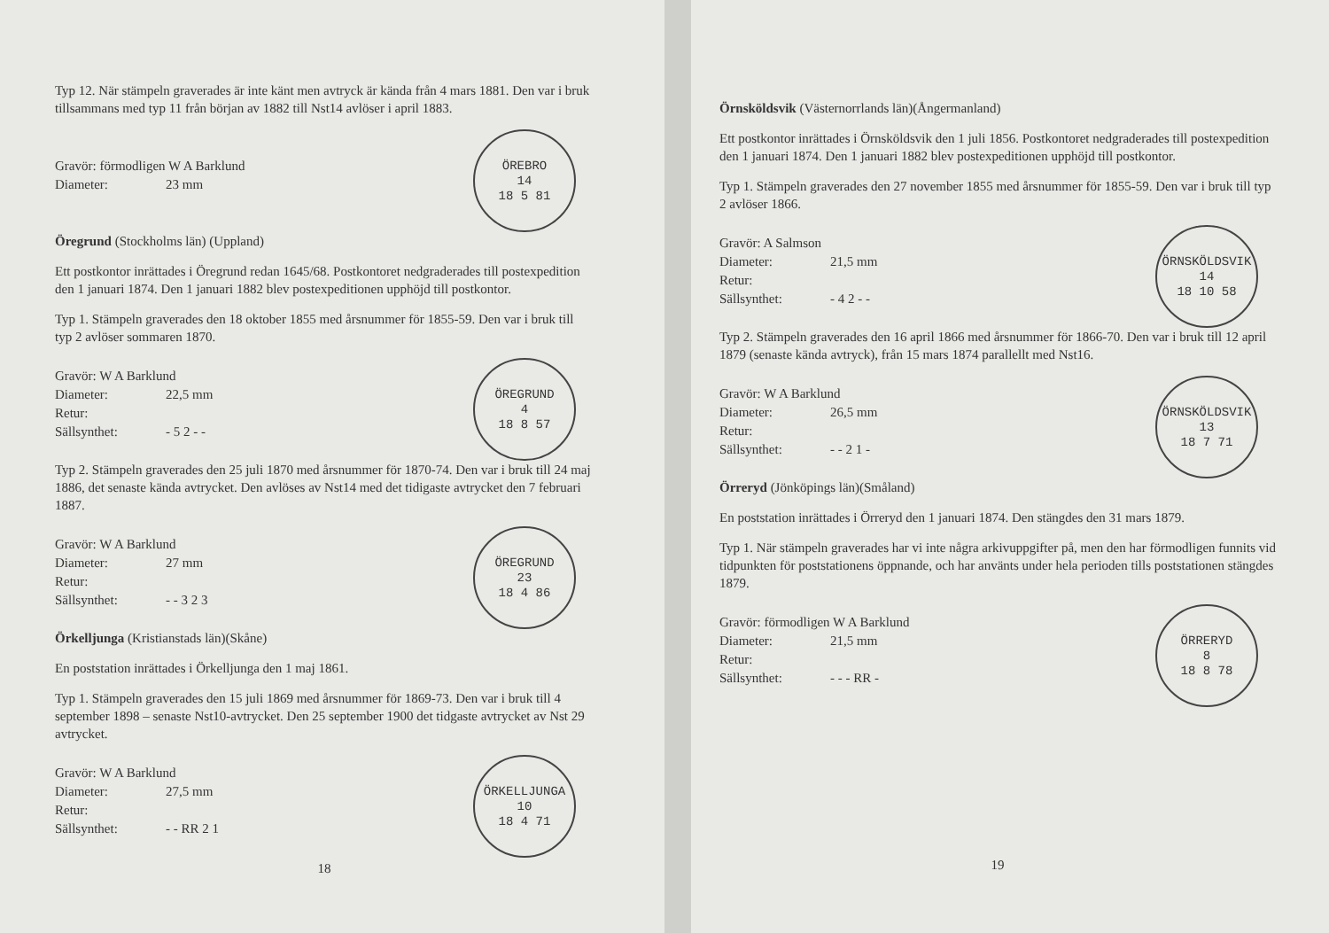Typ 12. När stämpeln graverades är inte känt men avtryck är kända från 4 mars 1881. Den var i bruk tillsammans med typ 11 från början av 1882 till Nst14 avlöser i april 1883.
Gravör: förmodligen W A Barklund
Diameter: 23 mm
ÖREBRO
14
18 5 81
Öregrund (Stockholms län) (Uppland)
Ett postkontor inrättades i Öregrund redan 1645/68. Postkontoret nedgraderades till postexpedition den 1 januari 1874. Den 1 januari 1882 blev postexpeditionen upphöjd till postkontor.
Typ 1. Stämpeln graverades den 18 oktober 1855 med årsnummer för 1855-59. Den var i bruk till typ 2 avlöser sommaren 1870.
Gravör: W A Barklund
Diameter: 22,5 mm
Retur:
Sällsynthet: - 5 2 - -
ÖREGRUND
4
18 8 57
Typ 2. Stämpeln graverades den 25 juli 1870 med årsnummer för 1870-74. Den var i bruk till 24 maj 1886, det senaste kända avtrycket. Den avlöses av Nst14 med det tidigaste avtrycket den 7 februari 1887.
Gravör: W A Barklund
Diameter: 27 mm
Retur:
Sällsynthet: - - 3 2 3
ÖREGRUND
23
18 4 86
Örkelljunga (Kristianstads län)(Skåne)
En poststation inrättades i Örkelljunga den 1 maj 1861.
Typ 1. Stämpeln graverades den 15 juli 1869 med årsnummer för 1869-73. Den var i bruk till 4 september 1898 – senaste Nst10-avtrycket. Den 25 september 1900 det tidgaste avtrycket av Nst 29 avtrycket.
Gravör: W A Barklund
Diameter: 27,5 mm
Retur:
Sällsynthet: - - RR 2 1
ÖRKELLJUNGA
10
18 4 71
18
Örnsköldsvik (Västernorrlands län)(Ångermanland)
Ett postkontor inrättades i Örnsköldsvik den 1 juli 1856. Postkontoret nedgraderades till postexpedition den 1 januari 1874. Den 1 januari 1882 blev postexpeditionen upphöjd till postkontor.
Typ 1. Stämpeln graverades den 27 november 1855 med årsnummer för 1855-59. Den var i bruk till typ 2 avlöser 1866.
Gravör: A Salmson
Diameter: 21,5 mm
Retur:
Sällsynthet: - 4 2 - -
ÖRNSKÖLDSVIK
14
18 10 58
Typ 2. Stämpeln graverades den 16 april 1866 med årsnummer för 1866-70. Den var i bruk till 12 april 1879 (senaste kända avtryck), från 15 mars 1874 parallellt med Nst16.
Gravör: W A Barklund
Diameter: 26,5 mm
Retur:
Sällsynthet: - - 2 1 -
ÖRNSKÖLDSVIK
13
18 7 71
Örreryd (Jönköpings län)(Småland)
En poststation inrättades i Örreryd den 1 januari 1874. Den stängdes den 31 mars 1879.
Typ 1. När stämpeln graverades har vi inte några arkivuppgifter på, men den har förmodligen funnits vid tidpunkten för poststationens öppnande, och har använts under hela perioden tills poststationen stängdes 1879.
Gravör: förmodligen W A Barklund
Diameter: 21,5 mm
Retur:
Sällsynthet: - - - RR -
ÖRRERYD
8
18 8 78
19